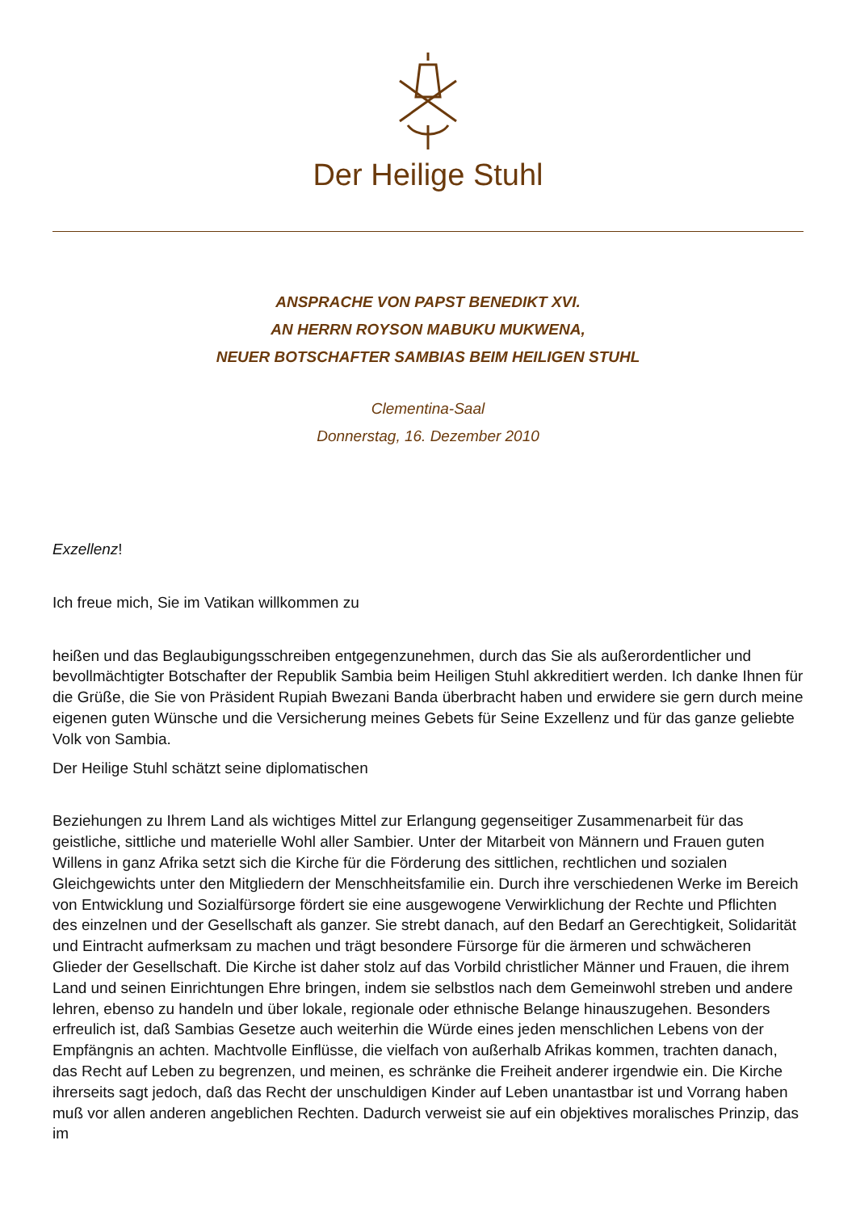Der Heilige Stuhl
ANSPRACHE VON PAPST BENEDIKT XVI.
AN HERRN ROYSON MABUKU MUKWENA,
NEUER BOTSCHAFTER SAMBIAS BEIM HEILIGEN STUHL
Clementina-Saal
Donnerstag, 16. Dezember 2010
Exzellenz!
Ich freue mich, Sie im Vatikan willkommen zu
heißen und das Beglaubigungsschreiben entgegenzunehmen, durch das Sie als außerordentlicher und bevollmächtigter Botschafter der Republik Sambia beim Heiligen Stuhl akkreditiert werden. Ich danke Ihnen für die Grüße, die Sie von Präsident Rupiah Bwezani Banda überbracht haben und erwidere sie gern durch meine eigenen guten Wünsche und die Versicherung meines Gebets für Seine Exzellenz und für das ganze geliebte Volk von Sambia.
Der Heilige Stuhl schätzt seine diplomatischen
Beziehungen zu Ihrem Land als wichtiges Mittel zur Erlangung gegenseitiger Zusammenarbeit für das geistliche, sittliche und materielle Wohl aller Sambier. Unter der Mitarbeit von Männern und Frauen guten Willens in ganz Afrika setzt sich die Kirche für die Förderung des sittlichen, rechtlichen und sozialen Gleichgewichts unter den Mitgliedern der Menschheitsfamilie ein. Durch ihre verschiedenen Werke im Bereich von Entwicklung und Sozialfürsorge fördert sie eine ausgewogene Verwirklichung der Rechte und Pflichten des einzelnen und der Gesellschaft als ganzer. Sie strebt danach, auf den Bedarf an Gerechtigkeit, Solidarität und Eintracht aufmerksam zu machen und trägt besondere Fürsorge für die ärmeren und schwächeren Glieder der Gesellschaft. Die Kirche ist daher stolz auf das Vorbild christlicher Männer und Frauen, die ihrem Land und seinen Einrichtungen Ehre bringen, indem sie selbstlos nach dem Gemeinwohl streben und andere lehren, ebenso zu handeln und über lokale, regionale oder ethnische Belange hinauszugehen. Besonders erfreulich ist, daß Sambias Gesetze auch weiterhin die Würde eines jeden menschlichen Lebens von der Empfängnis an achten. Machtvolle Einflüsse, die vielfach von außerhalb Afrikas kommen, trachten danach, das Recht auf Leben zu begrenzen, und meinen, es schränke die Freiheit anderer irgendwie ein. Die Kirche ihrerseits sagt jedoch, daß das Recht der unschuldigen Kinder auf Leben unantastbar ist und Vorrang haben muß vor allen anderen angeblichen Rechten. Dadurch verweist sie auf ein objektives moralisches Prinzip, das im